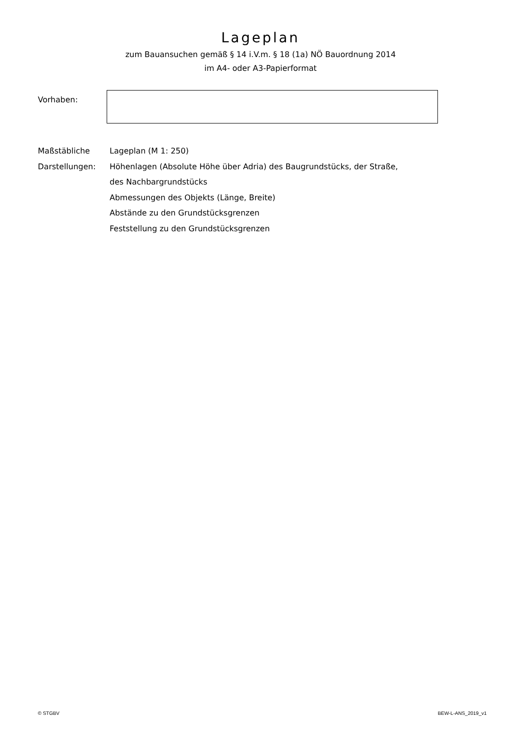Lageplan
zum Bauansuchen gemäß § 14 i.V.m. § 18 (1a) NÖ Bauordnung 2014
im A4- oder A3-Papierformat
Vorhaben:
Maßstäbliche
Darstellungen:
Lageplan (M 1: 250)
Höhenlagen (Absolute Höhe über Adria) des Baugrundstücks, der Straße,
des Nachbargrundstücks
Abmessungen des Objekts (Länge, Breite)
Abstände zu den Grundstücksgrenzen
Feststellung zu den Grundstücksgrenzen
© STGBV BEW-L-ANS_2019_v1